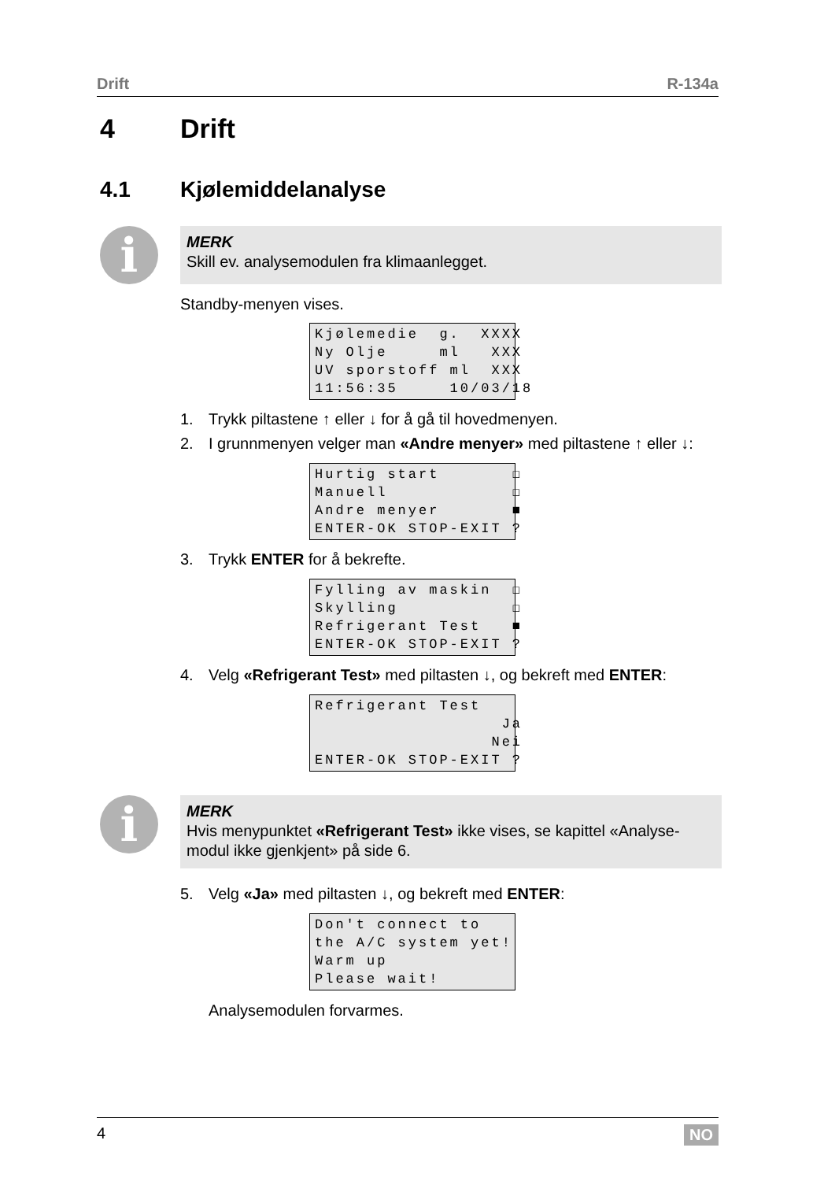Drift R-134a
4 Drift
4.1 Kjølemiddelanalyse
i
MERK
Skill ev. analysemodulen fra klimaanlegget.
Standby-menyen vises.
Kjølemedie g. XXXX Ny Olje ml XXX UV sporstoff ml XXX 11:56:35 10/03/18
1. Trykk piltastene ↑ eller ↓ for å gå til hovedmenyen.
2. I grunnmenyen velger man «Andre menyer» med piltastene ↑ eller ↓:
Hurtig start ☐ Manuell ☐ Andre menyer ■ ENTER-OK STOP-EXIT ?
3. Trykk ENTER for å bekrefte.
Fylling av maskin ☐ Skylling ☐ Refrigerant Test ■ ENTER-OK STOP-EXIT ?
4. Velg «Refrigerant Test» med piltasten ↓, og bekreft med ENTER:
Refrigerant Test Ja Nei ENTER-OK STOP-EXIT ?
i
MERK
Hvis menypunktet «Refrigerant Test» ikke vises, se kapittel «Analyse-modul ikke gjenkjent» på side 6.
5. Velg «Ja» med piltasten ↓, og bekreft med ENTER:
Don't connect to the A/C system yet! Warm up Please wait!
Analysemodulen forvarmes.
4 NO